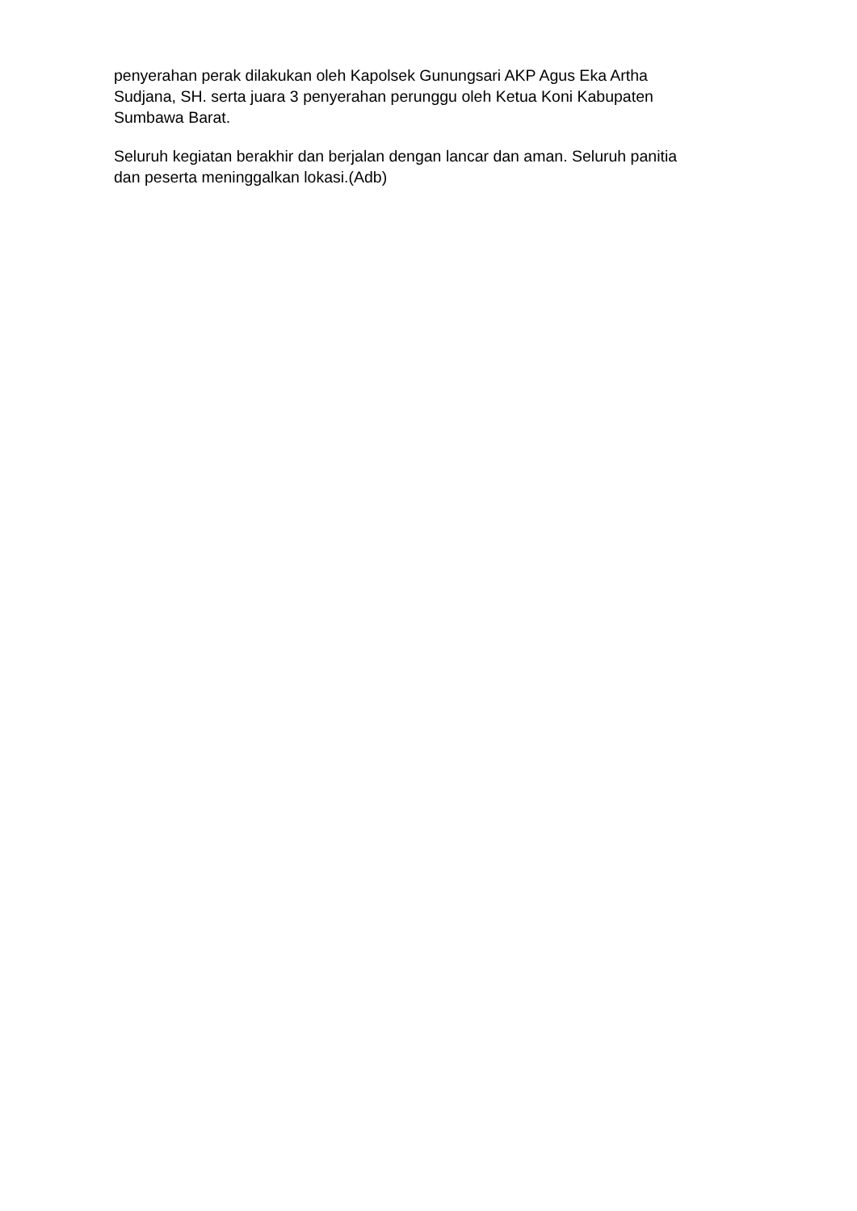penyerahan perak dilakukan oleh Kapolsek Gunungsari AKP Agus Eka Artha
Sudjana, SH. serta juara 3 penyerahan perunggu oleh Ketua Koni Kabupaten
Sumbawa Barat.
Seluruh kegiatan berakhir dan berjalan dengan lancar dan aman. Seluruh panitia
dan peserta meninggalkan lokasi.(Adb)